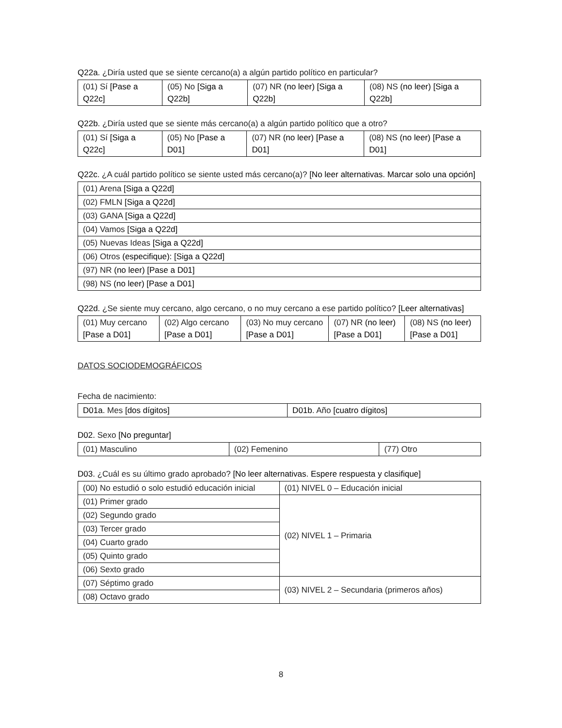Q22a. ¿Diría usted que se siente cercano(a) a algún partido político en particular?
| (01) Sí [Pase a Q22c] | (05) No [Siga a Q22b] | (07) NR (no leer) [Siga a Q22b] | (08) NS (no leer) [Siga a Q22b] |
Q22b. ¿Diría usted que se siente más cercano(a) a algún partido político que a otro?
| (01) Sí [Siga a Q22c] | (05) No [Pase a D01] | (07) NR (no leer) [Pase a D01] | (08) NS (no leer) [Pase a D01] |
Q22c. ¿A cuál partido político se siente usted más cercano(a)? [No leer alternativas. Marcar solo una opción]
| (01) Arena [Siga a Q22d] |
| (02) FMLN [Siga a Q22d] |
| (03) GANA [Siga a Q22d] |
| (04) Vamos [Siga a Q22d] |
| (05) Nuevas Ideas [Siga a Q22d] |
| (06) Otros (especifique): [Siga a Q22d] |
| (97) NR (no leer) [Pase a D01] |
| (98) NS (no leer) [Pase a D01] |
Q22d. ¿Se siente muy cercano, algo cercano, o no muy cercano a ese partido político? [Leer alternativas]
| (01) Muy cercano [Pase a D01] | (02) Algo cercano [Pase a D01] | (03) No muy cercano [Pase a D01] | (07) NR (no leer) [Pase a D01] | (08) NS (no leer) [Pase a D01] |
DATOS SOCIODEMOGRÁFICOS
Fecha de nacimiento:
| D01a. Mes [dos dígitos] | D01b . Año [cuatro dígitos] |
D02. Sexo [No preguntar]
| (01) Masculino | (02) Femenino | (77) Otro |
D03. ¿Cuál es su último grado aprobado? [No leer alternativas. Espere respuesta y clasifique]
| (00) No estudió o solo estudió educación inicial | (01) NIVEL 0 – Educación inicial |
| (01) Primer grado | (02) NIVEL 1 – Primaria |
| (02) Segundo grado | |
| (03) Tercer grado | |
| (04) Cuarto grado | |
| (05) Quinto grado | |
| (06) Sexto grado | |
| (07) Séptimo grado | (03) NIVEL 2 – Secundaria (primeros años) |
| (08) Octavo grado | |
8